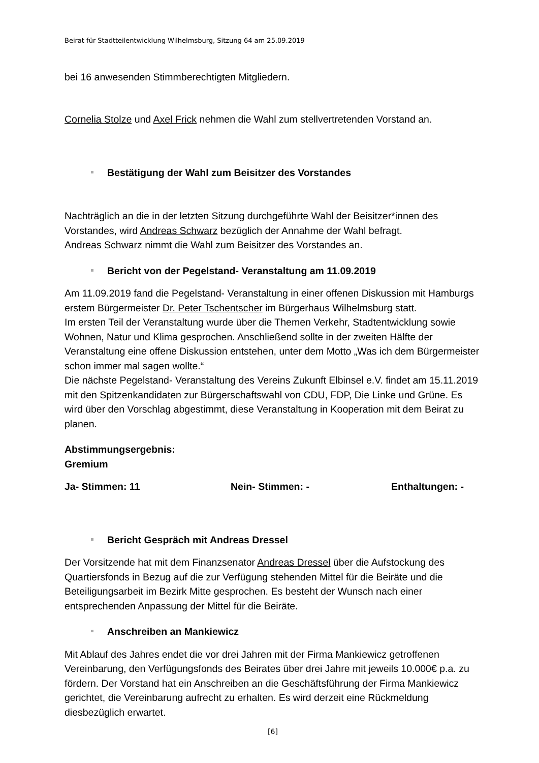Beirat für Stadtteilentwicklung Wilhelmsburg, Sitzung 64 am 25.09.2019
bei 16 anwesenden Stimmberechtigten Mitgliedern.
Cornelia Stolze und Axel Frick nehmen die Wahl zum stellvertretenden Vorstand an.
Bestätigung der Wahl zum Beisitzer des Vorstandes
Nachträglich an die in der letzten Sitzung durchgeführte Wahl der Beisitzer*innen des Vorstandes, wird Andreas Schwarz bezüglich der Annahme der Wahl befragt.
Andreas Schwarz nimmt die Wahl zum Beisitzer des Vorstandes an.
Bericht von der Pegelstand- Veranstaltung am 11.09.2019
Am 11.09.2019 fand die Pegelstand- Veranstaltung in einer offenen Diskussion mit Hamburgs erstem Bürgermeister Dr. Peter Tschentscher im Bürgerhaus Wilhelmsburg statt.
Im ersten Teil der Veranstaltung wurde über die Themen Verkehr, Stadtentwicklung sowie Wohnen, Natur und Klima gesprochen. Anschließend sollte in der zweiten Hälfte der Veranstaltung eine offene Diskussion entstehen, unter dem Motto „Was ich dem Bürgermeister schon immer mal sagen wollte.“
Die nächste Pegelstand- Veranstaltung des Vereins Zukunft Elbinsel e.V. findet am 15.11.2019 mit den Spitzenkandidaten zur Bürgerschaftswahl von CDU, FDP, Die Linke und Grüne. Es wird über den Vorschlag abgestimmt, diese Veranstaltung in Kooperation mit dem Beirat zu planen.
Abstimmungsergebnis:
Gremium
Ja- Stimmen: 11 Nein- Stimmen: - Enthaltungen: -
Bericht Gespräch mit Andreas Dressel
Der Vorsitzende hat mit dem Finanzsenator Andreas Dressel über die Aufstockung des Quartiersfonds in Bezug auf die zur Verfügung stehenden Mittel für die Beiräte und die Beteiligungsarbeit im Bezirk Mitte gesprochen. Es besteht der Wunsch nach einer entsprechenden Anpassung der Mittel für die Beiräte.
Anschreiben an Mankiewicz
Mit Ablauf des Jahres endet die vor drei Jahren mit der Firma Mankiewicz getroffenen Vereinbarung, den Verfügungsfonds des Beirates über drei Jahre mit jeweils 10.000€ p.a. zu fördern. Der Vorstand hat ein Anschreiben an die Geschäftsführung der Firma Mankiewicz gerichtet, die Vereinbarung aufrecht zu erhalten. Es wird derzeit eine Rückmeldung diesbezüglich erwartet.
[6]